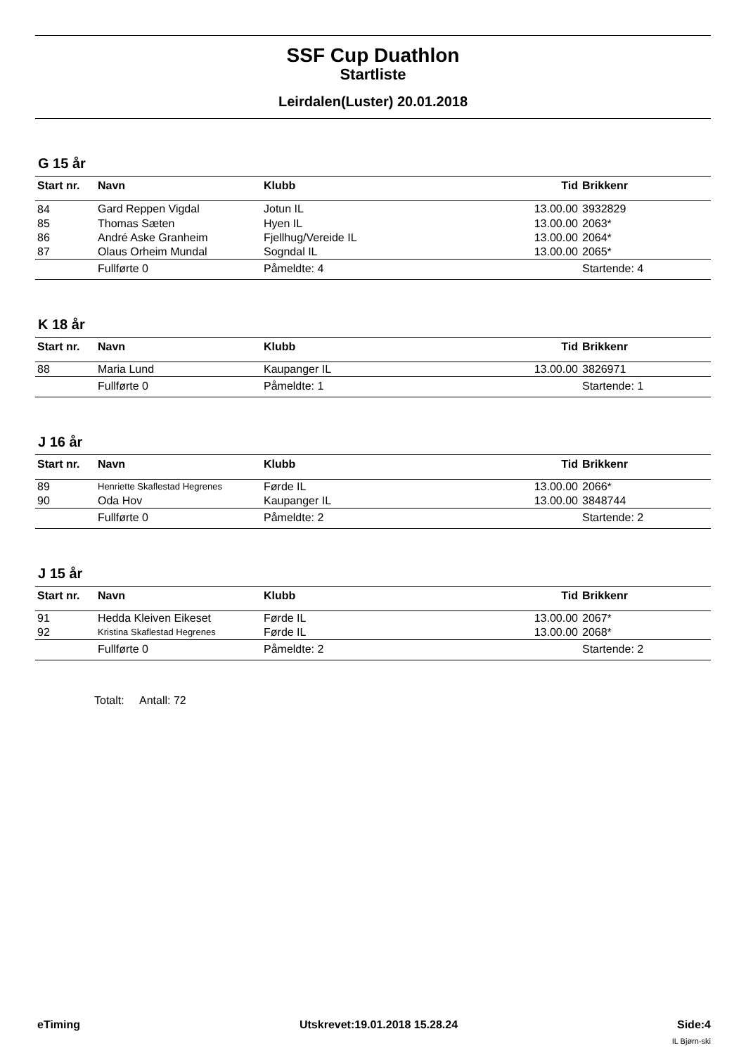SSF Cup Duathlon
Startliste
Leirdalen(Luster) 20.01.2018
G 15 år
| Start nr. | Navn | Klubb | Tid | Brikkenr |
| --- | --- | --- | --- | --- |
| 84 | Gard Reppen Vigdal | Jotun IL | 13.00.00 | 3932829 |
| 85 | Thomas Sæten | Hyen IL | 13.00.00 | 2063* |
| 86 | André Aske Granheim | Fjellhug/Vereide IL | 13.00.00 | 2064* |
| 87 | Olaus Orheim Mundal | Sogndal IL | 13.00.00 | 2065* |
| | Fullførte 0 | Påmeldte: 4 | | Startende: 4 |
K 18 år
| Start nr. | Navn | Klubb | Tid | Brikkenr |
| --- | --- | --- | --- | --- |
| 88 | Maria Lund | Kaupanger IL | 13.00.00 | 3826971 |
| | Fullførte 0 | Påmeldte: 1 | | Startende: 1 |
J 16 år
| Start nr. | Navn | Klubb | Tid | Brikkenr |
| --- | --- | --- | --- | --- |
| 89 | Henriette Skaflestad Hegrenes | Førde IL | 13.00.00 | 2066* |
| 90 | Oda Hov | Kaupanger IL | 13.00.00 | 3848744 |
| | Fullførte 0 | Påmeldte: 2 | | Startende: 2 |
J 15 år
| Start nr. | Navn | Klubb | Tid | Brikkenr |
| --- | --- | --- | --- | --- |
| 91 | Hedda Kleiven Eikeset | Førde IL | 13.00.00 | 2067* |
| 92 | Kristina Skaflestad Hegrenes | Førde IL | 13.00.00 | 2068* |
| | Fullførte 0 | Påmeldte: 2 | | Startende: 2 |
Totalt: Antall: 72
eTiming Utskrevet:19.01.2018 15.28.24 Side:4
IL Bjørn-ski